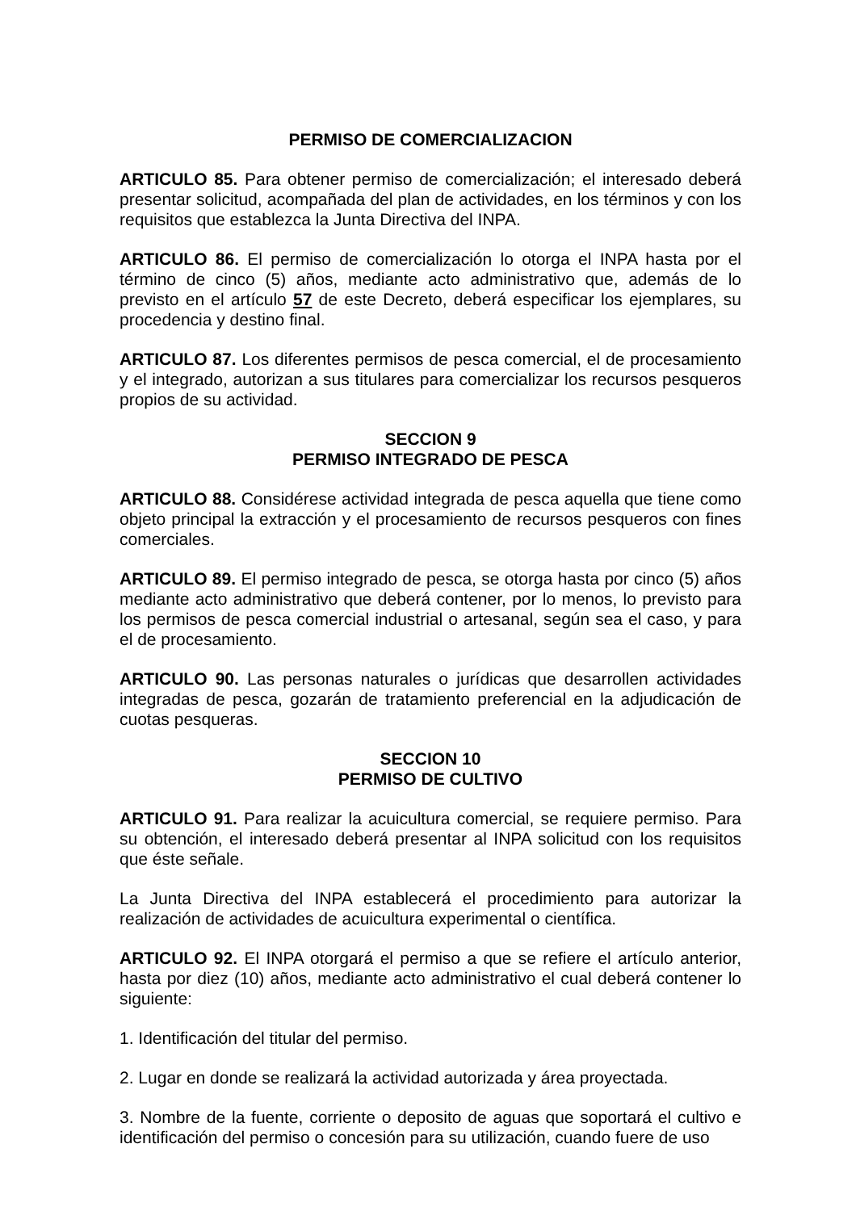PERMISO DE COMERCIALIZACION
ARTICULO 85. Para obtener permiso de comercialización; el interesado deberá presentar solicitud, acompañada del plan de actividades, en los términos y con los requisitos que establezca la Junta Directiva del INPA.
ARTICULO 86. El permiso de comercialización lo otorga el INPA hasta por el término de cinco (5) años, mediante acto administrativo que, además de lo previsto en el artículo 57 de este Decreto, deberá especificar los ejemplares, su procedencia y destino final.
ARTICULO 87. Los diferentes permisos de pesca comercial, el de procesamiento y el integrado, autorizan a sus titulares para comercializar los recursos pesqueros propios de su actividad.
SECCION 9
PERMISO INTEGRADO DE PESCA
ARTICULO 88. Considérese actividad integrada de pesca aquella que tiene como objeto principal la extracción y el procesamiento de recursos pesqueros con fines comerciales.
ARTICULO 89. El permiso integrado de pesca, se otorga hasta por cinco (5) años mediante acto administrativo que deberá contener, por lo menos, lo previsto para los permisos de pesca comercial industrial o artesanal, según sea el caso, y para el de procesamiento.
ARTICULO 90. Las personas naturales o jurídicas que desarrollen actividades integradas de pesca, gozarán de tratamiento preferencial en la adjudicación de cuotas pesqueras.
SECCION 10
PERMISO DE CULTIVO
ARTICULO 91. Para realizar la acuicultura comercial, se requiere permiso. Para su obtención, el interesado deberá presentar al INPA solicitud con los requisitos que éste señale.
La Junta Directiva del INPA establecerá el procedimiento para autorizar la realización de actividades de acuicultura experimental o científica.
ARTICULO 92. El INPA otorgará el permiso a que se refiere el artículo anterior, hasta por diez (10) años, mediante acto administrativo el cual deberá contener lo siguiente:
1. Identificación del titular del permiso.
2. Lugar en donde se realizará la actividad autorizada y área proyectada.
3. Nombre de la fuente, corriente o deposito de aguas que soportará el cultivo e identificación del permiso o concesión para su utilización, cuando fuere de uso